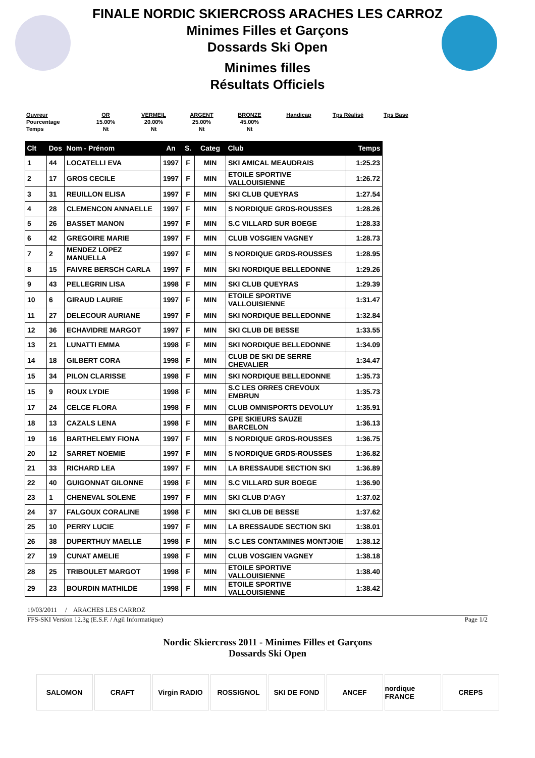FINALE NORDIC SKIERCROSS ARACHES LES CARROZ
Minimes Filles et Garçons
Dossards Ski Open
Minimes filles
Résultats Officiels
Ouvreur OR VERMEIL ARGENT BRONZE Handicap Tps Réalisé Tps Base Pourcentage 15.00% 20.00% 25.00% 45.00% Temps Nt Nt Nt Nt
| Clt | Dos | Nom - Prénom | An | S. | Categ | Club | Temps |
| --- | --- | --- | --- | --- | --- | --- | --- |
| 1 | 44 | LOCATELLI EVA | 1997 | F | MIN | SKI AMICAL MEAUDRAIS | 1:25.23 |
| 2 | 17 | GROS CECILE | 1997 | F | MIN | ETOILE SPORTIVE VALLOUISIENNE | 1:26.72 |
| 3 | 31 | REUILLON ELISA | 1997 | F | MIN | SKI CLUB QUEYRAS | 1:27.54 |
| 4 | 28 | CLEMENCON ANNAELLE | 1997 | F | MIN | S NORDIQUE GRDS-ROUSSES | 1:28.26 |
| 5 | 26 | BASSET MANON | 1997 | F | MIN | S.C VILLARD SUR BOEGE | 1:28.33 |
| 6 | 42 | GREGOIRE MARIE | 1997 | F | MIN | CLUB VOSGIEN VAGNEY | 1:28.73 |
| 7 | 2 | MENDEZ LOPEZ MANUELLA | 1997 | F | MIN | S NORDIQUE GRDS-ROUSSES | 1:28.95 |
| 8 | 15 | FAIVRE BERSCH CARLA | 1997 | F | MIN | SKI NORDIQUE BELLEDONNE | 1:29.26 |
| 9 | 43 | PELLEGRIN LISA | 1998 | F | MIN | SKI CLUB QUEYRAS | 1:29.39 |
| 10 | 6 | GIRAUD LAURIE | 1997 | F | MIN | ETOILE SPORTIVE VALLOUISIENNE | 1:31.47 |
| 11 | 27 | DELECOUR AURIANE | 1997 | F | MIN | SKI NORDIQUE BELLEDONNE | 1:32.84 |
| 12 | 36 | ECHAVIDRE MARGOT | 1997 | F | MIN | SKI CLUB DE BESSE | 1:33.55 |
| 13 | 21 | LUNATTI EMMA | 1998 | F | MIN | SKI NORDIQUE BELLEDONNE | 1:34.09 |
| 14 | 18 | GILBERT CORA | 1998 | F | MIN | CLUB DE SKI DE SERRE CHEVALIER | 1:34.47 |
| 15 | 34 | PILON CLARISSE | 1998 | F | MIN | SKI NORDIQUE BELLEDONNE | 1:35.73 |
| 15 | 9 | ROUX LYDIE | 1998 | F | MIN | S.C LES ORRES CREVOUX EMBRUN | 1:35.73 |
| 17 | 24 | CELCE FLORA | 1998 | F | MIN | CLUB OMNISPORTS DEVOLUY | 1:35.91 |
| 18 | 13 | CAZALS LENA | 1998 | F | MIN | GPE SKIEURS SAUZE BARCELON | 1:36.13 |
| 19 | 16 | BARTHELEMY FIONA | 1997 | F | MIN | S NORDIQUE GRDS-ROUSSES | 1:36.75 |
| 20 | 12 | SARRET NOEMIE | 1997 | F | MIN | S NORDIQUE GRDS-ROUSSES | 1:36.82 |
| 21 | 33 | RICHARD LEA | 1997 | F | MIN | LA BRESSAUDE SECTION SKI | 1:36.89 |
| 22 | 40 | GUIGONNAT GILONNE | 1998 | F | MIN | S.C VILLARD SUR BOEGE | 1:36.90 |
| 23 | 1 | CHENEVAL SOLENE | 1997 | F | MIN | SKI CLUB D'AGY | 1:37.02 |
| 24 | 37 | FALGOUX CORALINE | 1998 | F | MIN | SKI CLUB DE BESSE | 1:37.62 |
| 25 | 10 | PERRY LUCIE | 1997 | F | MIN | LA BRESSAUDE SECTION SKI | 1:38.01 |
| 26 | 38 | DUPERTHUY MAELLE | 1998 | F | MIN | S.C LES CONTAMINES MONTJOIE | 1:38.12 |
| 27 | 19 | CUNAT AMELIE | 1998 | F | MIN | CLUB VOSGIEN VAGNEY | 1:38.18 |
| 28 | 25 | TRIBOULET MARGOT | 1998 | F | MIN | ETOILE SPORTIVE VALLOUISIENNE | 1:38.40 |
| 29 | 23 | BOURDIN MATHILDE | 1998 | F | MIN | ETOILE SPORTIVE VALLOUISIENNE | 1:38.42 |
19/03/2011 / ARACHES LES CARROZ
FFS-SKI Version 12.3g (E.S.F. / Agil Informatique) Page 1/2
Nordic Skiercross 2011 - Minimes Filles et Garçons
Dossards Ski Open
SALOMON CRAFT Virgin RADIO ROSSIGNOL SKI DE FOND ANCEF nordique FRANCE
CREPS